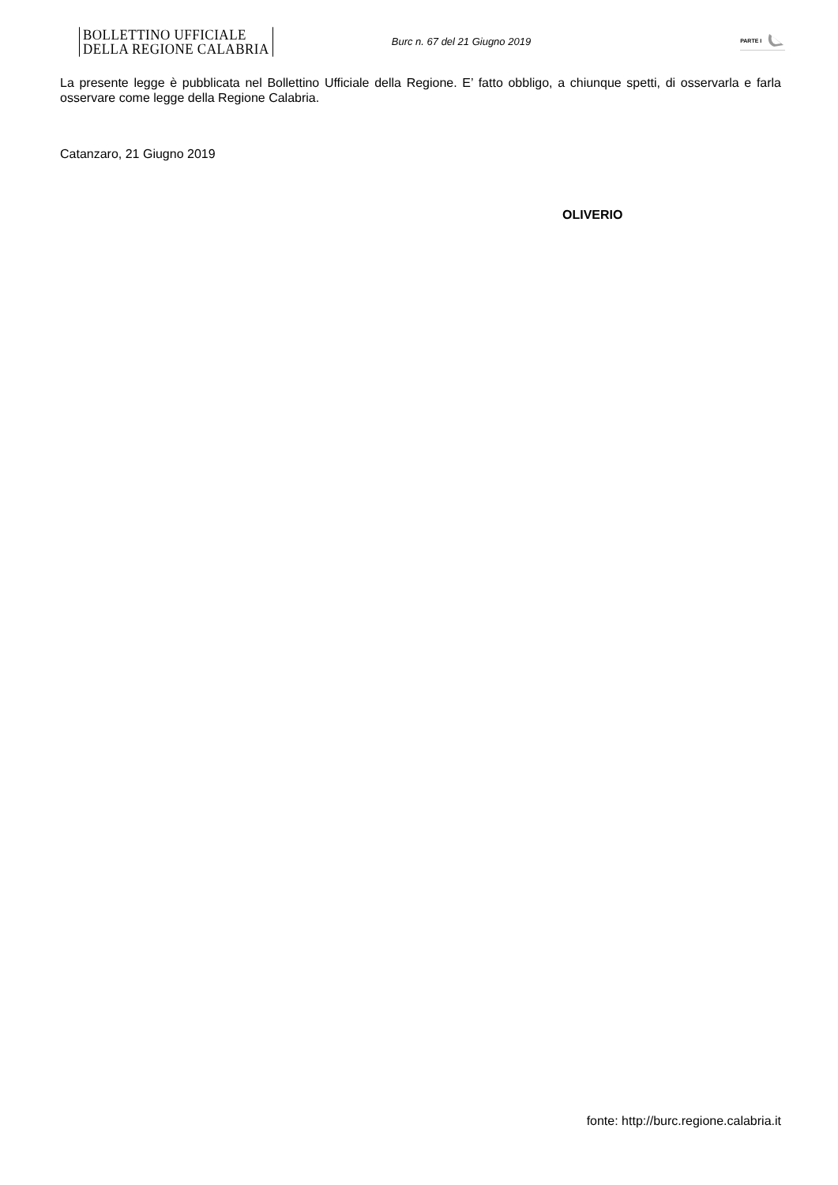BOLLETTINO UFFICIALE
DELLA REGIONE CALABRIA
Burc n. 67 del 21 Giugno 2019
PARTE I
La presente legge è pubblicata nel Bollettino Ufficiale della Regione. E’ fatto obbligo, a chiunque spetti, di osservarla e farla osservare come legge della Regione Calabria.
Catanzaro, 21 Giugno 2019
OLIVERIO
fonte: http://burc.regione.calabria.it